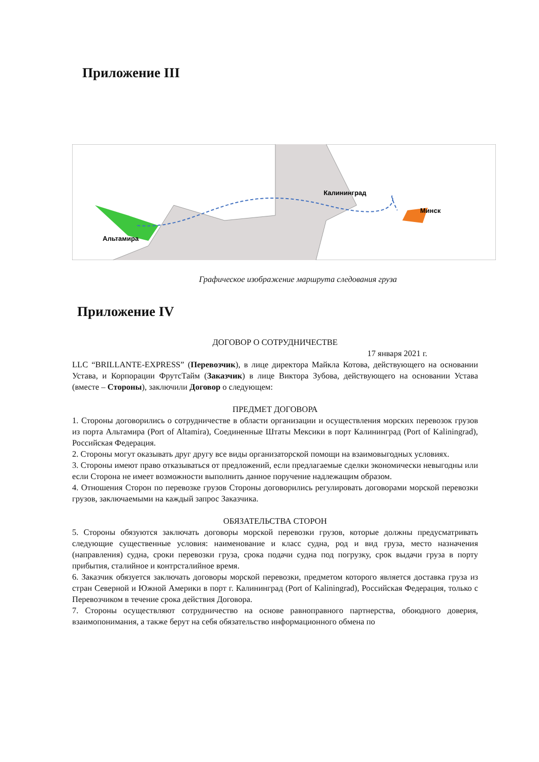Приложение III
Альтамира
Калининград
Минск
Графическое изображение маршрута следования груза
Приложение IV
ДОГОВОР О СОТРУДНИЧЕСТВЕ
17 января 2021 г.
LLC “BRILLANTE-EXPRESS” (Перевозчик), в лице директора Майкла Котова, действующего на основании Устава, и Корпорации ФрутсТайм (Заказчик) в лице Виктора Зубова, действующего на основании Устава (вместе – Стороны), заключили Договор о следующем:
ПРЕДМЕТ ДОГОВОРА
1. Стороны договорились о сотрудничестве в области организации и осуществления морских перевозок грузов из порта Альтамира (Port of Altamira), Соединенные Штаты Мексики в порт Калининград (Port of Kaliningrad), Российская Федерация.
2. Стороны могут оказывать друг другу все виды организаторской помощи на взаимовыгодных условиях.
3. Стороны имеют право отказываться от предложений, если предлагаемые сделки экономически невыгодны или если Сторона не имеет возможности выполнить данное поручение надлежащим образом.
4. Отношения Сторон по перевозке грузов Стороны договорились регулировать договорами морской перевозки грузов, заключаемыми на каждый запрос Заказчика.
ОБЯЗАТЕЛЬСТВА СТОРОН
5. Стороны обязуются заключать договоры морской перевозки грузов, которые должны предусматривать следующие существенные условия: наименование и класс судна, род и вид груза, место назначения (направления) судна, сроки перевозки груза, срока подачи судна под погрузку, срок выдачи груза в порту прибытия, сталийное и контрсталийное время.
6. Заказчик обязуется заключать договоры морской перевозки, предметом которого является доставка груза из стран Северной и Южной Америки в порт г. Калининград (Port of Kaliningrad), Российская Федерация, только с Перевозчиком в течение срока действия Договора.
7. Стороны осуществляют сотрудничество на основе равноправного партнерства, обоюдного доверия, взаимопонимания, а также берут на себя обязательство информационного обмена по